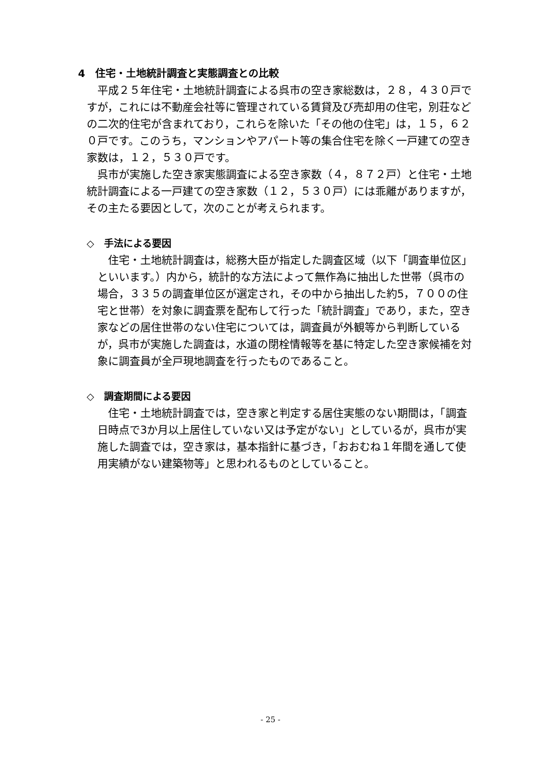4　住宅・土地統計調査と実態調査との比較
平成２５年住宅・土地統計調査による呉市の空き家総数は，２８，４３０戸ですが，これには不動産会社等に管理されている賃貸及び売却用の住宅，別荘などの二次的住宅が含まれており，これらを除いた「その他の住宅」は，１５，６２０戸です。このうち，マンションやアパート等の集合住宅を除く一戸建ての空き家数は，１２，５３０戸です。
呉市が実施した空き家実態調査による空き家数（４，８７２戸）と住宅・土地統計調査による一戸建ての空き家数（１２，５３０戸）には乖離がありますが，その主たる要因として，次のことが考えられます。
◇　手法による要因
住宅・土地統計調査は，総務大臣が指定した調査区域（以下「調査単位区」といいます。）内から，統計的な方法によって無作為に抽出した世帯（呉市の場合，３３５の調査単位区が選定され，その中から抽出した約5，７００の住宅と世帯）を対象に調査票を配布して行った「統計調査」であり，また，空き家などの居住世帯のない住宅については，調査員が外観等から判断しているが，呉市が実施した調査は，水道の閉栓情報等を基に特定した空き家候補を対象に調査員が全戸現地調査を行ったものであること。
◇　調査期間による要因
住宅・土地統計調査では，空き家と判定する居住実態のない期間は，「調査日時点で3か月以上居住していない又は予定がない」としているが，呉市が実施した調査では，空き家は，基本指針に基づき，「おおむね１年間を通して使用実績がない建築物等」と思われるものとしていること。
- 25 -